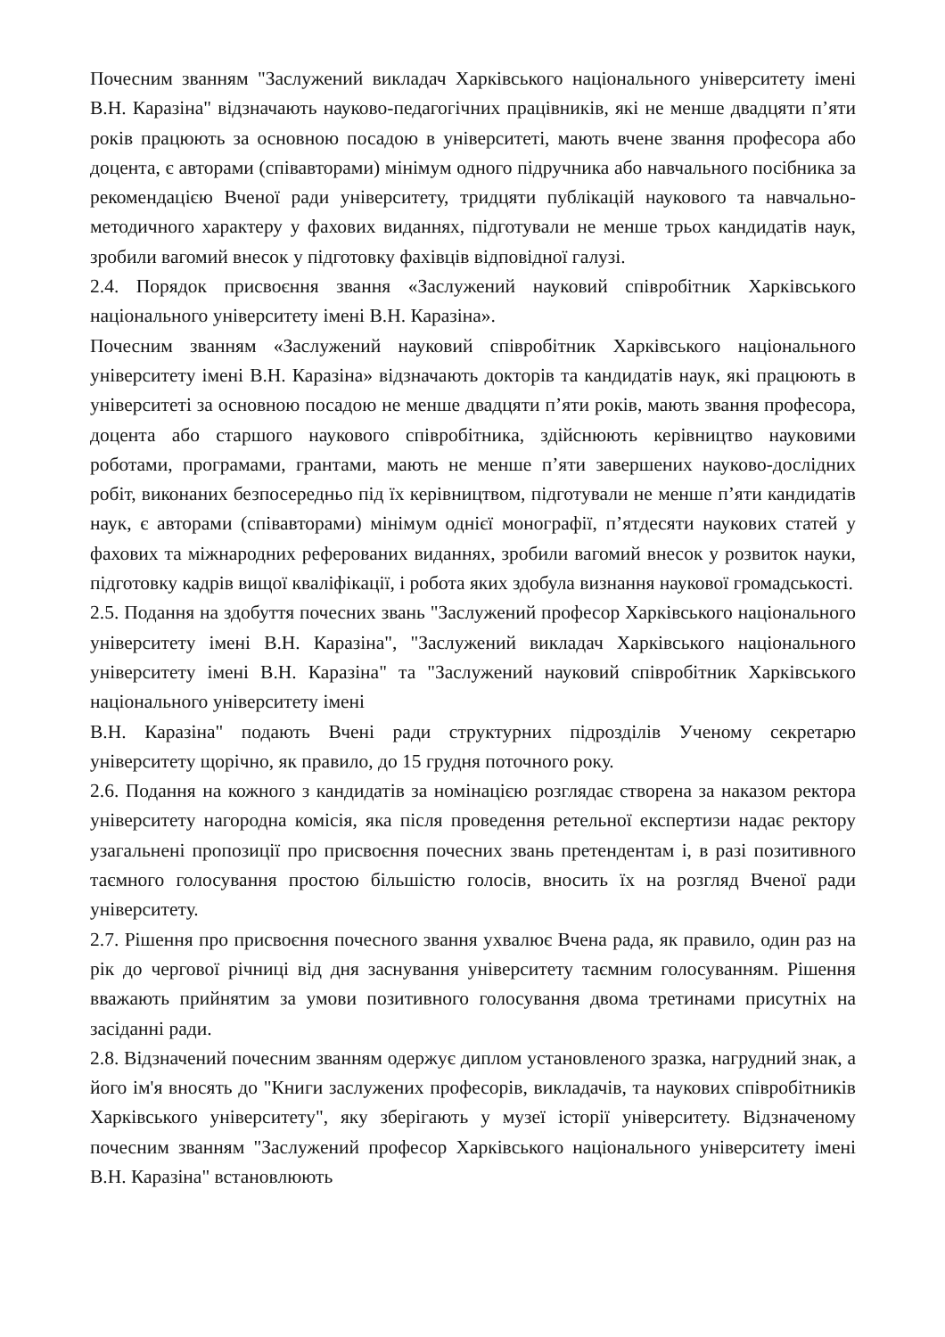Почесним званням "Заслужений викладач Харківського національного університету імені В.Н. Каразіна" відзначають науково-педагогічних працівників, які не менше двадцяти п’яти років працюють за основною посадою в університеті, мають вчене звання професора або доцента, є авторами (співавторами) мінімум одного підручника або навчального посібника за рекомендацією Вченої ради університету, тридцяти публікацій наукового та навчально-методичного характеру у фахових виданнях, підготували не менше трьох кандидатів наук, зробили вагомий внесок у підготовку фахівців відповідної галузі.
2.4. Порядок присвоєння звання «Заслужений науковий співробітник Харківського національного університету імені В.Н. Каразіна».
Почесним званням «Заслужений науковий співробітник Харківського національного університету імені В.Н. Каразіна» відзначають докторів та кандидатів наук, які працюють в університеті за основною посадою не менше двадцяти п’яти років, мають звання професора, доцента або старшого наукового співробітника, здійснюють керівництво науковими роботами, програмами, грантами, мають не менше п’яти завершених науково-дослідних робіт, виконаних безпосередньо під їх керівництвом, підготували не менше п’яти кандидатів наук, є авторами (співавторами) мінімум однієї монографії, п’ятдесяти наукових статей у фахових та міжнародних реферованих виданнях, зробили вагомий внесок у розвиток науки, підготовку кадрів вищої кваліфікації, і робота яких здобула визнання наукової громадськості.
2.5. Подання на здобуття почесних звань "Заслужений професор Харківського національного університету імені В.Н. Каразіна", "Заслужений викладач Харківського національного університету імені В.Н. Каразіна" та "Заслужений науковий співробітник Харківського національного університету імені
В.Н. Каразіна" подають Вчені ради структурних підрозділів Ученому секретарю університету щорічно, як правило, до 15 грудня поточного року.
2.6. Подання на кожного з кандидатів за номінацією розглядає створена за наказом ректора університету нагородна комісія, яка після проведення ретельної експертизи надає ректору узагальнені пропозиції про присвоєння почесних звань претендентам і, в разі позитивного таємного голосування простою більшістю голосів, вносить їх на розгляд Вченої ради університету.
2.7. Рішення про присвоєння почесного звання ухвалює Вчена рада, як правило, один раз на рік до чергової річниці від дня заснування університету таємним голосуванням. Рішення вважають прийнятим за умови позитивного голосування двома третинами присутніх на засіданні ради.
2.8. Відзначений почесним званням одержує диплом установленого зразка, нагрудний знак, а його ім'я вносять до "Книги заслужених професорів, викладачів, та наукових співробітників Харківського університету", яку зберігають у музеї історії університету. Відзначеному почесним званням "Заслужений професор Харківського національного університету імені В.Н. Каразіна" встановлюють